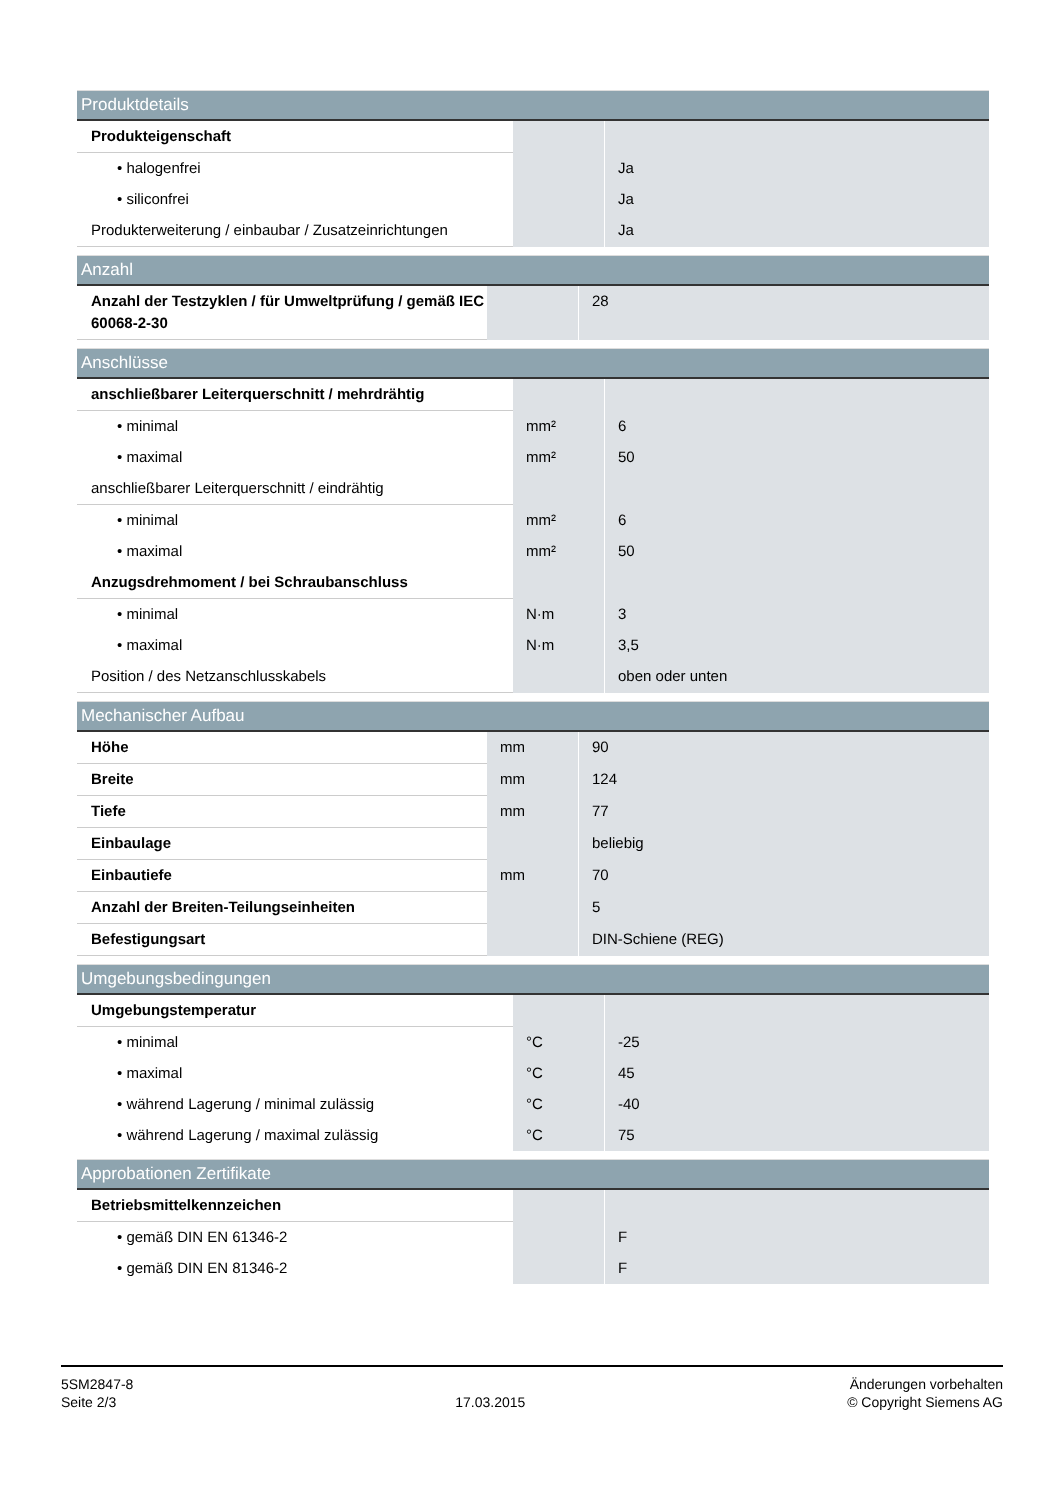| Produktdetails | | |
| --- | --- | --- |
| Produkteigenschaft | | |
| • halogenfrei | | Ja |
| • siliconfrei | | Ja |
| Produkterweiterung / einbaubar / Zusatzeinrichtungen | | Ja |
| Anzahl | | |
| --- | --- | --- |
| Anzahl der Testzyklen / für Umweltprüfung / gemäß IEC 60068-2-30 | | 28 |
| Anschlüsse | | |
| --- | --- | --- |
| anschließbarer Leiterquerschnitt / mehrdrähtig | | |
| • minimal | mm² | 6 |
| • maximal | mm² | 50 |
| anschließbarer Leiterquerschnitt / eindrähtig | | |
| • minimal | mm² | 6 |
| • maximal | mm² | 50 |
| Anzugsdrehmoment / bei Schraubanschluss | | |
| • minimal | N·m | 3 |
| • maximal | N·m | 3,5 |
| Position / des Netzanschlusskabels | | oben oder unten |
| Mechanischer Aufbau | | |
| --- | --- | --- |
| Höhe | mm | 90 |
| Breite | mm | 124 |
| Tiefe | mm | 77 |
| Einbaulage | | beliebig |
| Einbautiefe | mm | 70 |
| Anzahl der Breiten-Teilungseinheiten | | 5 |
| Befestigungsart | | DIN-Schiene (REG) |
| Umgebungsbedingungen | | |
| --- | --- | --- |
| Umgebungstemperatur | | |
| • minimal | °C | -25 |
| • maximal | °C | 45 |
| • während Lagerung / minimal zulässig | °C | -40 |
| • während Lagerung / maximal zulässig | °C | 75 |
| Approbationen Zertifikate | | |
| --- | --- | --- |
| Betriebsmittelkennzeichen | | |
| • gemäß DIN EN 61346-2 | | F |
| • gemäß DIN EN 81346-2 | | F |
5SM2847-8
Seite 2/3
17.03.2015
Änderungen vorbehalten
© Copyright Siemens AG